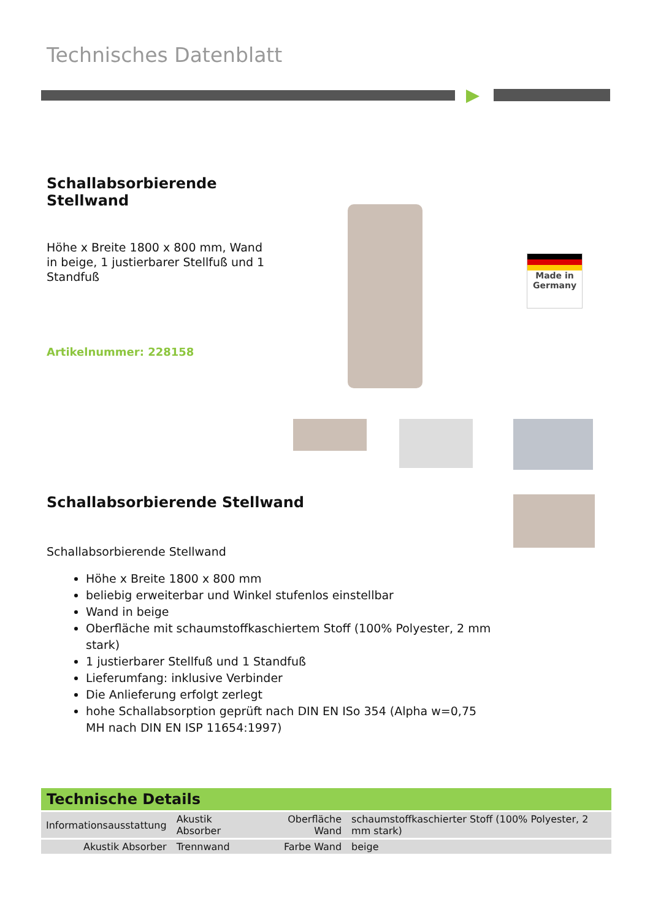Technisches Datenblatt
Schallabsorbierende
Stellwand
Höhe x Breite 1800 x 800 mm, Wand in beige, 1 justierbarer Stellfuß und 1 Standfuß
Artikelnummer: 228158
Made in
Germany
Schallabsorbierende Stellwand
Schallabsorbierende Stellwand
Höhe x Breite 1800 x 800 mm
beliebig erweiterbar und Winkel stufenlos einstellbar
Wand in beige
Oberfläche mit schaumstoffkaschiertem Stoff (100% Polyester, 2 mm stark)
1 justierbarer Stellfuß und 1 Standfuß
Lieferumfang: inklusive Verbinder
Die Anlieferung erfolgt zerlegt
hohe Schallabsorption geprüft nach DIN EN ISo 354 (Alpha w=0,75 MH nach DIN EN ISP 11654:1997)
Technische Details
| Informationsausstattung | Akustik Absorber | Oberfläche Wand | schaumstoffkaschierter Stoff (100% Polyester, 2 mm stark) |
| Akustik Absorber | Trennwand | Farbe Wand | beige |